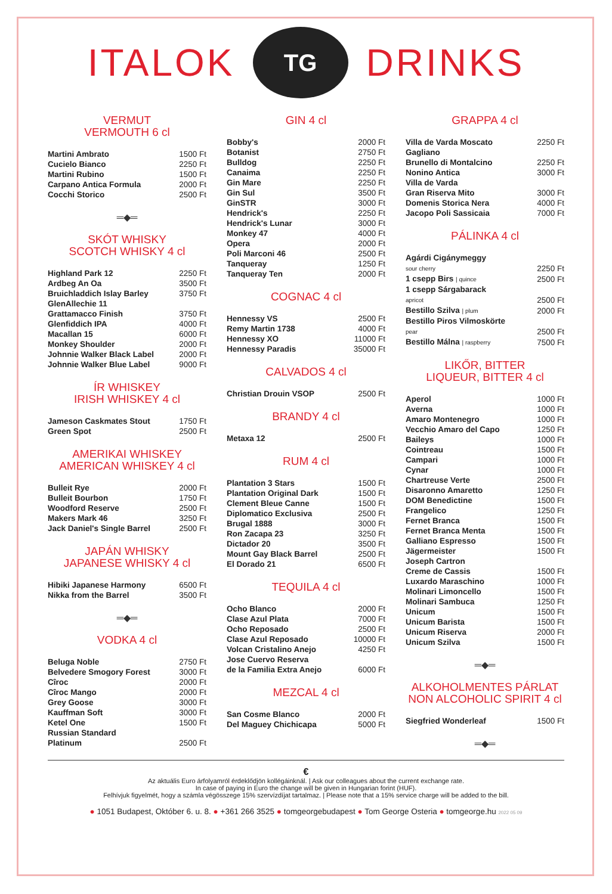ITALOK
TG
DRINKS
VERMUT
VERMOUTH 6 cl
| Martini Ambrato | 1500 Ft |
| Cucielo Bianco | 2250 Ft |
| Martini Rubino | 1500 Ft |
| Carpano Antica Formula | 2000 Ft |
| Cocchi Storico | 2500 Ft |
═◆═
SKÓT WHISKY
SCOTCH WHISKY 4 cl
| Highland Park 12 | 2250 Ft |
| Ardbeg An Oa | 3500 Ft |
| Bruichladdich Islay Barley | 3750 Ft |
| GlenAllechie 11 Grattamacco Finish | 3750 Ft |
| Glenfiddich IPA | 4000 Ft |
| Macallan 15 | 6000 Ft |
| Monkey Shoulder | 2000 Ft |
| Johnnie Walker Black Label | 2000 Ft |
| Johnnie Walker Blue Label | 9000 Ft |
ÍR WHISKEY
IRISH WHISKEY 4 cl
| Jameson Caskmates Stout | 1750 Ft |
| Green Spot | 2500 Ft |
AMERIKAI WHISKEY
AMERICAN WHISKEY 4 cl
| Bulleit Rye | 2000 Ft |
| Bulleit Bourbon | 1750 Ft |
| Woodford Reserve | 2500 Ft |
| Makers Mark 46 | 3250 Ft |
| Jack Daniel's Single Barrel | 2500 Ft |
JAPÁN WHISKY
JAPANESE WHISKY 4 cl
| Hibiki Japanese Harmony | 6500 Ft |
| Nikka from the Barrel | 3500 Ft |
═◆═
VODKA 4 cl
| Beluga Noble | 2750 Ft |
| Belvedere Smogory Forest | 3000 Ft |
| Cîroc | 2000 Ft |
| Cîroc Mango | 2000 Ft |
| Grey Goose | 3000 Ft |
| Kauffman Soft | 3000 Ft |
| Ketel One | 1500 Ft |
| Russian Standard Platinum | 2500 Ft |
GIN 4 cl
| Bobby's | 2000 Ft |
| Botanist | 2750 Ft |
| Bulldog | 2250 Ft |
| Canaima | 2250 Ft |
| Gin Mare | 2250 Ft |
| Gin Sul | 3500 Ft |
| GinSTR | 3000 Ft |
| Hendrick's | 2250 Ft |
| Hendrick's Lunar | 3000 Ft |
| Monkey 47 | 4000 Ft |
| Opera | 2000 Ft |
| Poli Marconi 46 | 2500 Ft |
| Tanqueray | 1250 Ft |
| Tanqueray Ten | 2000 Ft |
COGNAC 4 cl
| Hennessy VS | 2500 Ft |
| Remy Martin 1738 | 4000 Ft |
| Hennessy XO | 11000 Ft |
| Hennessy Paradis | 35000 Ft |
CALVADOS 4 cl
| Christian Drouin VSOP | 2500 Ft |
BRANDY 4 cl
| Metaxa 12 | 2500 Ft |
RUM 4 cl
| Plantation 3 Stars | 1500 Ft |
| Plantation Original Dark | 1500 Ft |
| Clement Bleue Canne | 1500 Ft |
| Diplomatico Exclusiva | 2500 Ft |
| Brugal 1888 | 3000 Ft |
| Ron Zacapa 23 | 3250 Ft |
| Dictador 20 | 3500 Ft |
| Mount Gay Black Barrel | 2500 Ft |
| El Dorado 21 | 6500 Ft |
TEQUILA 4 cl
| Ocho Blanco | 2000 Ft |
| Clase Azul Plata | 7000 Ft |
| Ocho Reposado | 2500 Ft |
| Clase Azul Reposado | 10000 Ft |
| Volcan Cristalino Anejo | 4250 Ft |
| Jose Cuervo Reserva de la Familia Extra Anejo | 6000 Ft |
MEZCAL 4 cl
| San Cosme Blanco | 2000 Ft |
| Del Maguey Chichicapa | 5000 Ft |
GRAPPA 4 cl
| Villa de Varda Moscato | 2250 Ft |
| Gagliano Brunello di Montalcino | 2250 Ft |
| Nonino Antica | 3000 Ft |
| Villa de Varda Gran Riserva Mito | 3000 Ft |
| Domenis Storica Nera | 4000 Ft |
| Jacopo Poli Sassicaia | 7000 Ft |
PÁLINKA 4 cl
| Agárdi Cigánymeggy sour cherry | 2250 Ft |
| 1 csepp Birs / quince | 2500 Ft |
| 1 csepp Sárgabarack apricot | 2500 Ft |
| Bestillo Szilva / plum | 2000 Ft |
| Bestillo Piros Vilmoskörte pear | 2500 Ft |
| Bestillo Málna / raspberry | 7500 Ft |
LIKŐR, BITTER
LIQUEUR, BITTER 4 cl
| Aperol | 1000 Ft |
| Averna | 1000 Ft |
| Amaro Montenegro | 1000 Ft |
| Vecchio Amaro del Capo | 1250 Ft |
| Baileys | 1000 Ft |
| Cointreau | 1500 Ft |
| Campari | 1000 Ft |
| Cynar | 1000 Ft |
| Chartreuse Verte | 2500 Ft |
| Disaronno Amaretto | 1250 Ft |
| DOM Benedictine | 1500 Ft |
| Frangelico | 1250 Ft |
| Fernet Branca | 1500 Ft |
| Fernet Branca Menta | 1500 Ft |
| Galliano Espresso | 1500 Ft |
| Jägermeister | 1500 Ft |
| Joseph Cartron Creme de Cassis | 1500 Ft |
| Luxardo Maraschino | 1000 Ft |
| Molinari Limoncello | 1500 Ft |
| Molinari Sambuca | 1250 Ft |
| Unicum | 1500 Ft |
| Unicum Barista | 1500 Ft |
| Unicum Riserva | 2000 Ft |
| Unicum Szilva | 1500 Ft |
═◆═
ALKOHOLMENTES PÁRLAT
NON ALCOHOLIC SPIRIT 4 cl
| Siegfried Wonderleaf | 1500 Ft |
═◆═
€
Az aktuális Euro árfolyamról érdeklődjön kollégáinknál. | Ask our colleagues about the current exchange rate.
In case of paying in Euro the change will be given in Hungarian forint (HUF).
Felhívjuk figyelmét, hogy a számla végösszege 15% szervízdíjat tartalmaz. | Please note that a 15% service charge will be added to the bill.
● 1051 Budapest, Október 6. u. 8. ● +361 266 3525 ● tomgeorgebudapest ● Tom George Osteria ● tomgeorge.hu 2022 05 09